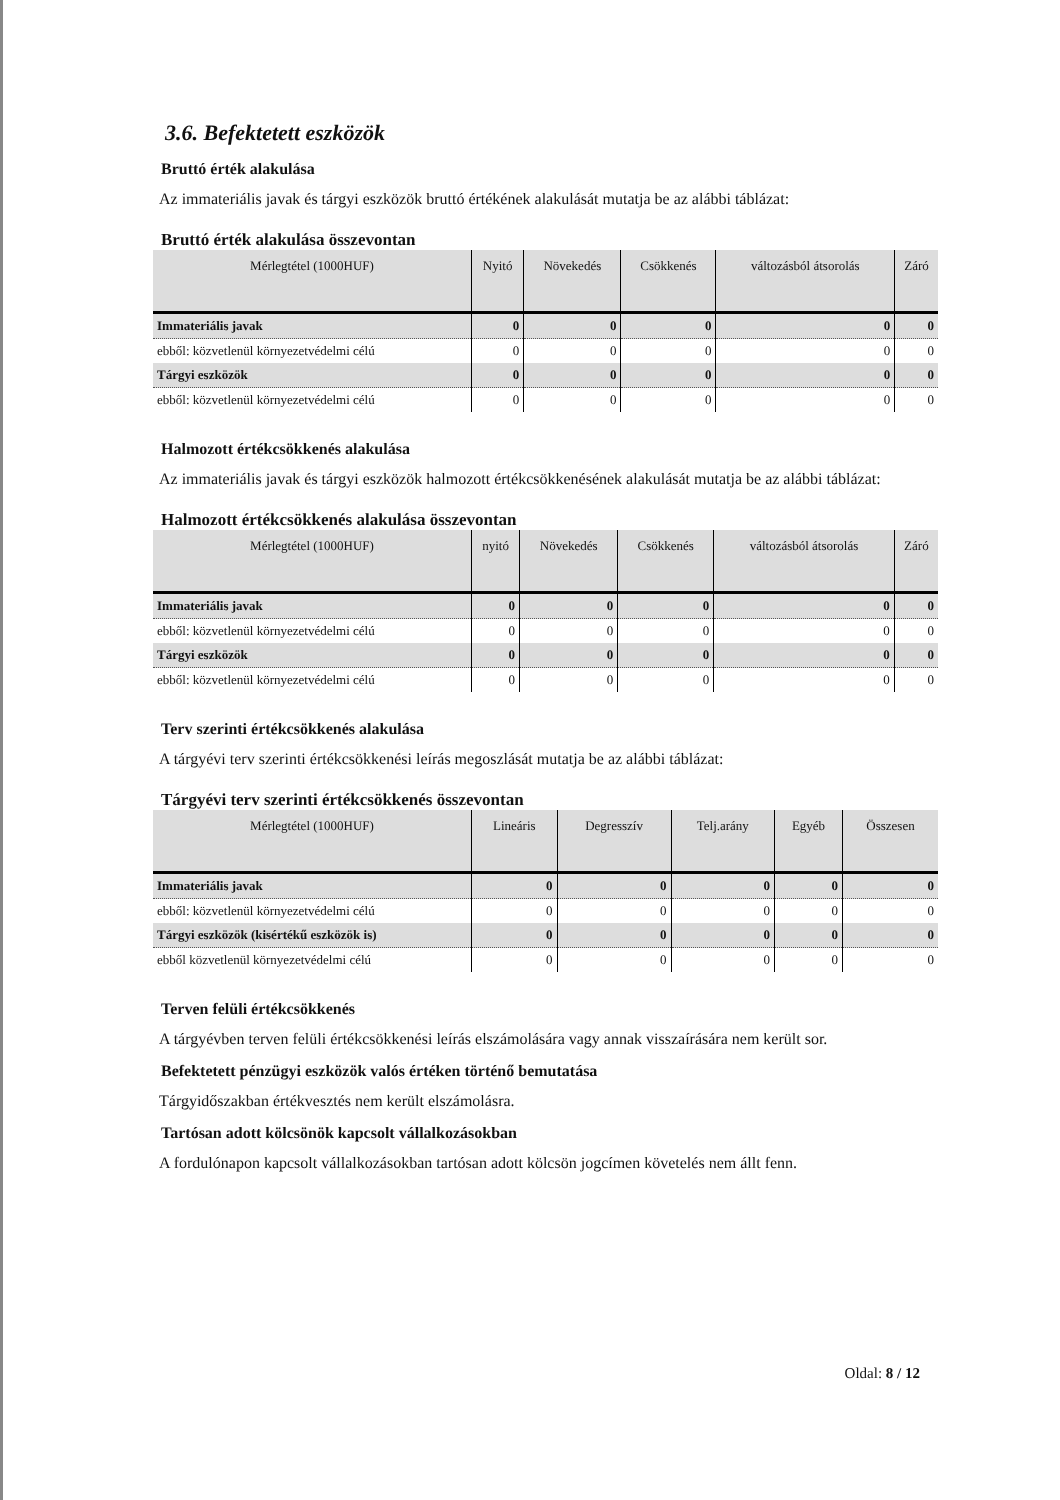3.6. Befektetett eszközök
Bruttó érték alakulása
Az immateriális javak és tárgyi eszközök bruttó értékének alakulását mutatja be az alábbi táblázat:
Bruttó érték alakulása összevontan
| Mérlegtétel (1000HUF) | Nyitó | Növekedés | Csökkenés | változásból átsorolás | Záró |
| --- | --- | --- | --- | --- | --- |
| Immateriális javak | 0 | 0 | 0 | 0 | 0 |
| ebből: közvetlenül környezetvédelmi célú | 0 | 0 | 0 | 0 | 0 |
| Tárgyi eszközök | 0 | 0 | 0 | 0 | 0 |
| ebből: közvetlenül környezetvédelmi célú | 0 | 0 | 0 | 0 | 0 |
Halmozott értékcsökkenés alakulása
Az immateriális javak és tárgyi eszközök halmozott értékcsökkenésének alakulását mutatja be az alábbi táblázat:
Halmozott értékcsökkenés alakulása összevontan
| Mérlegtétel (1000HUF) | nyitó | Növekedés | Csökkenés | változásból átsorolás | Záró |
| --- | --- | --- | --- | --- | --- |
| Immateriális javak | 0 | 0 | 0 | 0 | 0 |
| ebből: közvetlenül környezetvédelmi célú | 0 | 0 | 0 | 0 | 0 |
| Tárgyi eszközök | 0 | 0 | 0 | 0 | 0 |
| ebből: közvetlenül környezetvédelmi célú | 0 | 0 | 0 | 0 | 0 |
Terv szerinti értékcsökkenés alakulása
A tárgyévi terv szerinti értékcsökkenési leírás megoszlását mutatja be az alábbi táblázat:
Tárgyévi terv szerinti értékcsökkenés összevontan
| Mérlegtétel (1000HUF) | Lineáris | Degresszív | Telj.arány | Egyéb | Összesen |
| --- | --- | --- | --- | --- | --- |
| Immateriális javak | 0 | 0 | 0 | 0 | 0 |
| ebből: közvetlenül környezetvédelmi célú | 0 | 0 | 0 | 0 | 0 |
| Tárgyi eszközök (kisértékű eszközök is) | 0 | 0 | 0 | 0 | 0 |
| ebből közvetlenül környezetvédelmi célú | 0 | 0 | 0 | 0 | 0 |
Terven felüli értékcsökkenés
A tárgyévben terven felüli értékcsökkenési leírás elszámolására vagy annak visszaírására nem került sor.
Befektetett pénzügyi eszközök valós értéken történő bemutatása
Tárgyidőszakban értékvesztés nem került elszámolásra.
Tartósan adott kölcsönök kapcsolt vállalkozásokban
A fordulónapon kapcsolt vállalkozásokban tartósan adott kölcsön jogcímen követelés nem állt fenn.
Oldal: 8 / 12